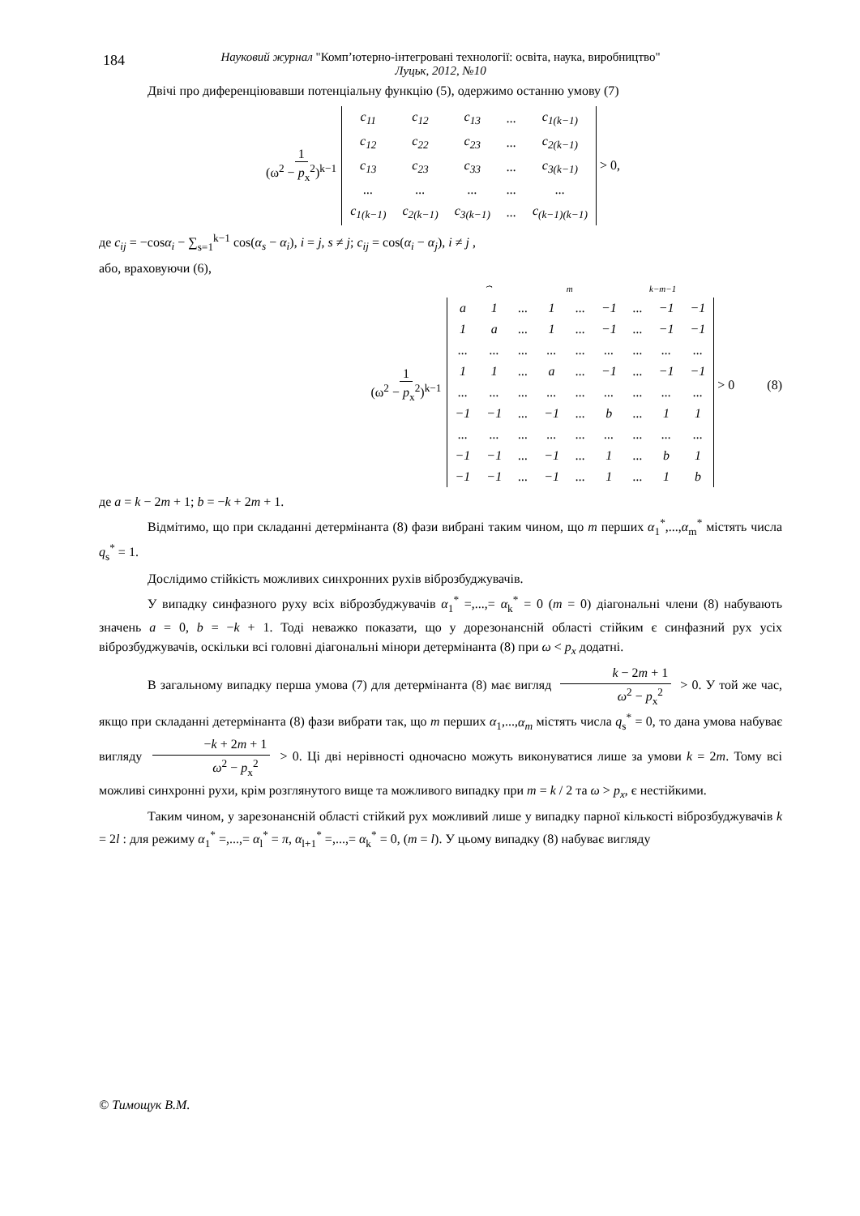184 Науковий журнал "Комп’ютерно-інтегровані технології: освіта, наука, виробництво"
Луцьк, 2012, №10
Двічі про диференціювавши потенціальну функцію (5), одержимо останню умову (7)
1 (ω<sup>2</sup> − p<sub>x</sub><sup>2</sup>)<sup>k−1</sup>
| c<sub>11</sub> | c<sub>12</sub> | c<sub>13</sub> | ... | c<sub>1(k−1)</sub> |
| c<sub>12</sub> | c<sub>22</sub> | c<sub>23</sub> | ... | c<sub>2(k−1)</sub> |
| c<sub>13</sub> | c<sub>23</sub> | c<sub>33</sub> | ... | c<sub>3(k−1)</sub> |
| ... | ... | ... | ... | ... |
| c<sub>1(k−1)</sub> | c<sub>2(k−1)</sub> | c<sub>3(k−1)</sub> | ... | c<sub>(k−1)(k−1)</sub> |
> 0,
де c<sub>ij</sub> = −cosα<sub>i</sub> − ∑<sub>s=1</sub><sup>k−1</sup> cos(α<sub>s</sub> − α<sub>i</sub>), i = j, s ≠ j; c<sub>ij</sub> = cos(α<sub>i</sub> − α<sub>j</sub>), i ≠ j ,
або, враховуючи (6),
1 (ω<sup>2</sup> − p<sub>x</sub><sup>2</sup>)<sup>k−1</sup>
⏞ m k−m−1
| a | 1 | ... | 1 | ... | −1 | ... | −1 | −1 |
| 1 | a | ... | 1 | ... | −1 | ... | −1 | −1 |
| ... | ... | ... | ... | ... | ... | ... | ... | ... |
| 1 | 1 | ... | a | ... | −1 | ... | −1 | −1 |
| ... | ... | ... | ... | ... | ... | ... | ... | ... |
| −1 | −1 | ... | −1 | ... | b | ... | 1 | 1 |
| ... | ... | ... | ... | ... | ... | ... | ... | ... |
| −1 | −1 | ... | −1 | ... | 1 | ... | b | 1 |
| −1 | −1 | ... | −1 | ... | 1 | ... | 1 | b |
> 0 (8)
де a = k − 2m + 1; b = −k + 2m + 1.
Відмітимо, що при складанні детермінанта (8) фази вибрані таким чином, що m перших α<sub>1</sub><sup>*</sup>,...,α<sub>m</sub><sup>*</sup> містять числа q<sub>s</sub><sup>*</sup> = 1.
Дослідимо стійкість можливих синхронних рухів віброзбуджувачів.
У випадку синфазного руху всіх віброзбуджувачів α<sub>1</sub><sup>*</sup> =,...,= α<sub>k</sub><sup>*</sup> = 0 (m = 0) діагональні члени (8) набувають значень a = 0, b = −k + 1. Тоді неважко показати, що у дорезонансній області стійким є синфазний рух усіх віброзбуджувачів, оскільки всі головні діагональні мінори детермінанта (8) при ω < p<sub>x</sub> додатні.
В загальному випадку перша умова (7) для детермінанта (8) має вигляд k − 2m + 1 ω<sup>2</sup> − p<sub>x</sub><sup>2</sup> > 0. У той же час, якщо при складанні детермінанта (8) фази вибрати так, що m перших α<sub>1</sub>,...,α<sub>m</sub> містять числа q<sub>s</sub><sup>*</sup> = 0, то дана умова набуває вигляду −k + 2m + 1 ω<sup>2</sup> − p<sub>x</sub><sup>2</sup> > 0. Ці дві нерівності одночасно можуть виконуватися лише за умови k = 2m. Тому всі можливі синхронні рухи, крім розглянутого вище та можливого випадку при m = k / 2 та ω > p<sub>x</sub>, є нестійкими.
Таким чином, у зарезонансній області стійкий рух можливий лише у випадку парної кількості віброзбуджувачів k = 2l : для режиму α<sub>1</sub><sup>*</sup> =,...,= α<sub>l</sub><sup>*</sup> = π, α<sub>l+1</sub><sup>*</sup> =,...,= α<sub>k</sub><sup>*</sup> = 0, (m = l). У цьому випадку (8) набуває вигляду
© Тимощук В.М.